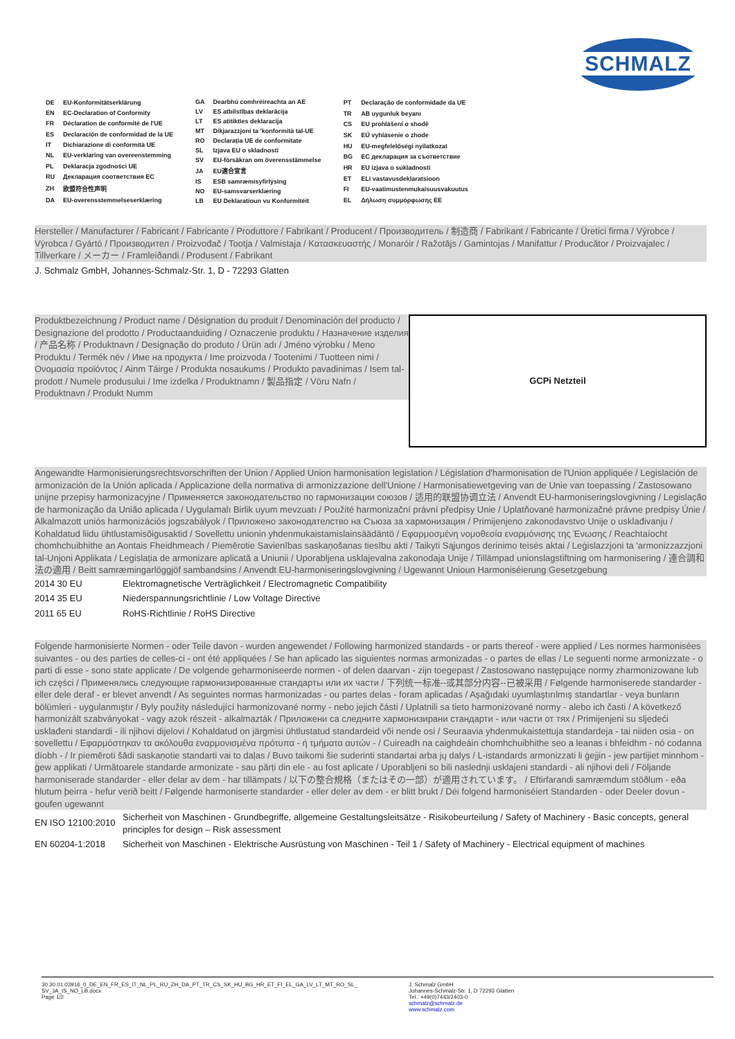SCHMALZ
| DE | EU-Konformitätserklärung |
| EN | EC-Declaration of Conformity |
| FR | Déclaration de conformité de l'UE |
| ES | Declaración de conformidad de la UE |
| IT | Dichiarazione di conformità UE |
| NL | EU-verklaring van overeenstemming |
| PL | Deklaracja zgodności UE |
| RU | Декларация соответствия ЕС |
| ZH | 欧盟符合性声明 |
| DA | EU-overensstemmelseserklæring |
| GA | Dearbhú comhréireachta an AE |
| LV | ES atbilstības deklarācija |
| LT | ES atitikties deklaracija |
| MT | Dikjarazzjoni ta 'konformità tal-UE |
| RO | Declarația UE de conformitate |
| SL | Izjava EU o skladnosti |
| SV | EU-försäkran om överensstämmelse |
| JA | EU適合宣言 |
| IS | ESB samræmisyfirlýsing |
| NO | EU-samsvarserklæring |
| LB | EU Deklaratioun vu Konformitéit |
| PT | Declaração de conformidade da UE |
| TR | AB uygunluk beyanı |
| CS | EU prohlášení o shodě |
| SK | EÚ vyhlásenie o zhode |
| HU | EU-megfelelőségi nyilatkozat |
| BG | ЕС декларация за съответствие |
| HR | EU izjava o sukladnosti |
| ET | ELi vastavusdeklaratsioon |
| FI | EU-vaatimustenmukaisuusvakuutus |
| EL | Δήλωση συμμόρφωσης ΕΕ |
Hersteller / Manufacturer / Fabricant / Fabricante / Produttore / Fabrikant / Producent / Производитель / 制造商 / Fabrikant / Fabricante / Üretici firma / Výrobce / Výrobca / Gyártó / Производител / Proizvođač / Tootja / Valmistaja / Κατασκευαστής / Monaróir / Ražotājs / Gamintojas / Manifattur / Producător / Proizvajalec / Tillverkare / メーカー / Framleiðandi / Produsent / Fabrikant
J. Schmalz GmbH, Johannes-Schmalz-Str. 1, D - 72293 Glatten
Produktbezeichnung / Product name / Désignation du produit / Denominación del producto / Designazione del prodotto / Productaanduiding / Oznaczenie produktu / Назначение изделия / 产品名称 / Produktnavn / Designação do produto / Ürün adı / Jméno výrobku / Meno Produktu / Termék név / Име на продукта / Ime proizvoda / Tootenimi / Tuotteen nimi / Ονομασία προϊόντος / Ainm Táirge / Produkta nosaukums / Produkto pavadinimas / Isem tal-prodott / Numele produsului / Ime izdelka / Produktnamn / 製品指定 / Vöru Nafn / Produktnavn / Produkt Numm
GCPi Netzteil
Angewandte Harmonisierungsrechtsvorschriften der Union / Applied Union harmonisation legislation / Législation d'harmonisation de l'Union appliquée / Legislación de armonización de la Unión aplicada / Applicazione della normativa di armonizzazione dell'Unione / Harmonisatiewetgeving van de Unie van toepassing / Zastosowano unijne przepisy harmonizacyjne / Применяется законодательство по гармонизации союзов / 适用的联盟协调立法 / Anvendt EU-harmoniseringslovgivning / Legislação de harmonização da União aplicada / Uygulamalı Birlik uyum mevzuatı / Použité harmonizační právní předpisy Unie / Uplatňované harmonizačné právne predpisy Únie / Alkalmazott uniós harmonizációs jogszabályok / Приложено законодателство на Съюза за хармонизация / Primijenjeno zakonodavstvo Unije o usklađivanju / Kohaldatud liidu ühtlustamisõigusaktid / Sovellettu unionin yhdenmukaistamislainsäädäntö / Εφαρμοσμένη νομοθεσία εναρμόνισης της Ένωσης / Reachtaíocht chomhchuibhithe an Aontais Fheidhmeach / Piemērotie Savienības saskaņošanas tiesību akti / Taikyti Sąjungos derinimo teisės aktai / Leġislazzjoni ta 'armonizzazzjoni tal-Unjoni Applikata / Legislația de armonizare aplicată a Uniunii / Uporabljena usklajevalna zakonodaja Unije / Tillämpad unionslagstiftning om harmonisering / 連合調和法の適用 / Beitt samræmingarlöggjöf sambandsins / Anvendt EU-harmoniseringslovgivning / Ugewannt Unioun Harmoniséierung Gesetzgebung
| 2014 30 EU | Elektromagnetische Verträglichkeit / Electromagnetic Compatibility |
| 2014 35 EU | Niederspannungsrichtlinie / Low Voltage Directive |
| 2011 65 EU | RoHS-Richtlinie / RoHS Directive |
Folgende harmonisierte Normen - oder Teile davon - wurden angewendet / Following harmonized standards - or parts thereof - were applied / Les normes harmonisées suivantes - ou des parties de celles-ci - ont été appliquées / Se han aplicado las siguientes normas armonizadas - o partes de ellas / Le seguenti norme armonizzate - o parti di esse - sono state applicate / De volgende geharmoniseerde normen - of delen daarvan - zijn toegepast / Zastosowano następujące normy zharmonizowane lub ich części / Применялись следующие гармонизированные стандарты или их части / 下列统一标准--或其部分内容--已被采用 / Følgende harmoniserede standarder - eller dele deraf - er blevet anvendt / As seguintes normas harmonizadas - ou partes delas - foram aplicadas / Aşağıdaki uyumlaştırılmış standartlar - veya bunların bölümleri - uygulanmıştır / Byly použity následující harmonizované normy - nebo jejich části / Uplatnili sa tieto harmonizované normy - alebo ich časti / A következő harmonizált szabványokat - vagy azok részeit - alkalmazták / Приложени са следните хармонизирани стандарти - или части от тях / Primijenjeni su sljedeći usklađeni standardi - ili njihovi dijelovi / Kohaldatud on järgmisi ühtlustatud standardeid või nende osi / Seuraavia yhdenmukaistettuja standardeja - tai niiden osia - on sovellettu / Εφαρμόστηκαν τα ακόλουθα εναρμονισμένα πρότυπα - ή τμήματα αυτών - / Cuireadh na caighdeáin chomhchuibhithe seo a leanas i bhfeidhm - nó codanna díobh - / Ir piemēroti šādi saskaņotie standarti vai to daļas / Buvo taikomi šie suderinti standartai arba jų dalys / L-istandards armonizzati li ġejjin - jew partijiet minnhom - ġew applikati / Următoarele standarde armonizate - sau părți din ele - au fost aplicate / Uporabljeni so bili naslednji usklajeni standardi - ali njihovi deli / Följande harmoniserade standarder - eller delar av dem - har tillämpats / 以下の整合規格（またはその一部）が適用されています。 / Eftirfarandi samræmdum stöðlum - eða hlutum þeirra - hefur verið beitt / Følgende harmoniserte standarder - eller deler av dem - er blitt brukt / Déi folgend harmoniséiert Standarden - oder Deeler dovun - goufen ugewannt
| EN ISO 12100:2010 | Sicherheit von Maschinen - Grundbegriffe, allgemeine Gestaltungsleitsätze - Risikobeurteilung / Safety of Machinery - Basic concepts, general principles for design – Risk assessment |
| EN 60204-1:2018 | Sicherheit von Maschinen - Elektrische Ausrüstung von Maschinen - Teil 1 / Safety of Machinery - Electrical equipment of machines |
30.30.01.03916_0_DE_EN_FR_ES_IT_NL_PL_RU_ZH_DA_PT_TR_CS_SK_HU_BG_HR_ET_FI_EL_GA_LV_LT_MT_RO_SL_
SV_JA_IS_NO_LB.docx
Page 1/2
J. Schmalz GmbH
Johannes-Schmalz-Str. 1, D 72293 Glatten
Tel.: +49(0)7443/2403-0
schmalz@schmalz.de
www.schmalz.com